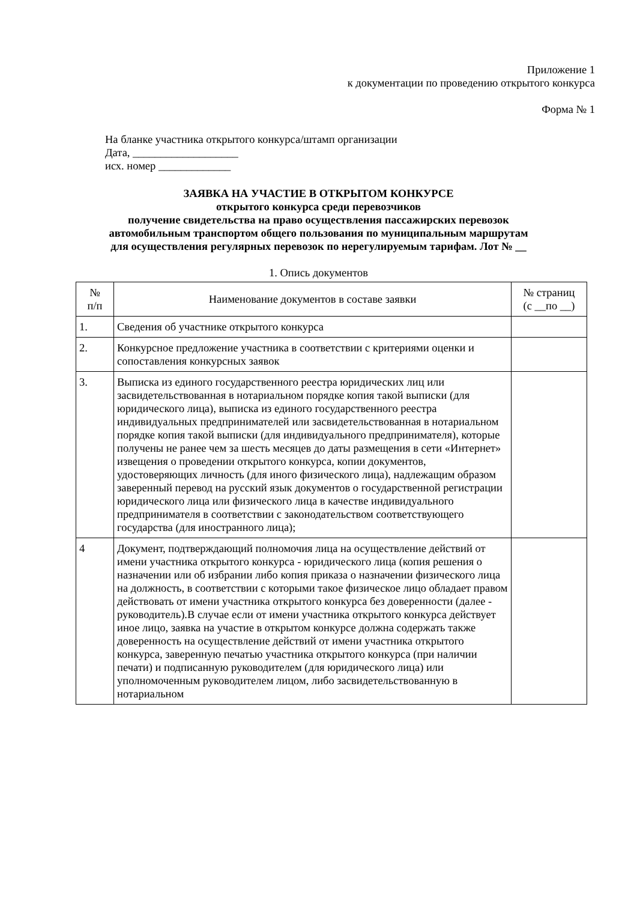Приложение 1
к документации по проведению открытого конкурса
Форма № 1
На бланке участника открытого конкурса/штамп организации
Дата, ___________________
исх. номер _____________
ЗАЯВКА НА УЧАСТИЕ В ОТКРЫТОМ КОНКУРСЕ
открытого конкурса среди перевозчиков
получение свидетельства на право осуществления пассажирских перевозок
автомобильным транспортом общего пользования по муниципальным маршрутам
для осуществления регулярных перевозок по нерегулируемым тарифам. Лот № __
1. Опись документов
| № п/п | Наименование документов в составе заявки | № страниц (с __по __) |
| --- | --- | --- |
| 1. | Сведения об участнике открытого конкурса | |
| 2. | Конкурсное предложение участника в соответствии с критериями оценки и сопоставления конкурсных заявок | |
| 3. | Выписка из единого государственного реестра юридических лиц или засвидетельствованная в нотариальном порядке копия такой выписки (для юридического лица), выписка из единого государственного реестра индивидуальных предпринимателей или засвидетельствованная в нотариальном порядке копия такой выписки (для индивидуального предпринимателя), которые получены не ранее чем за шесть месяцев до даты размещения в сети «Интернет» извещения о проведении открытого конкурса, копии документов, удостоверяющих личность (для иного физического лица), надлежащим образом заверенный перевод на русский язык документов о государственной регистрации юридического лица или физического лица в качестве индивидуального предпринимателя в соответствии с законодательством соответствующего государства (для иностранного лица); | |
| 4 | Документ, подтверждающий полномочия лица на осуществление действий от имени участника открытого конкурса - юридического лица (копия решения о назначении или об избрании либо копия приказа о назначении физического лица на должность, в соответствии с которыми такое физическое лицо обладает правом действовать от имени участника открытого конкурса без доверенности (далее - руководитель).В случае если от имени участника открытого конкурса действует иное лицо, заявка на участие в открытом конкурсе должна содержать также доверенность на осуществление действий от имени участника открытого конкурса, заверенную печатью участника открытого конкурса (при наличии печати) и подписанную руководителем (для юридического лица) или уполномоченным руководителем лицом, либо засвидетельствованную в нотариальном | |